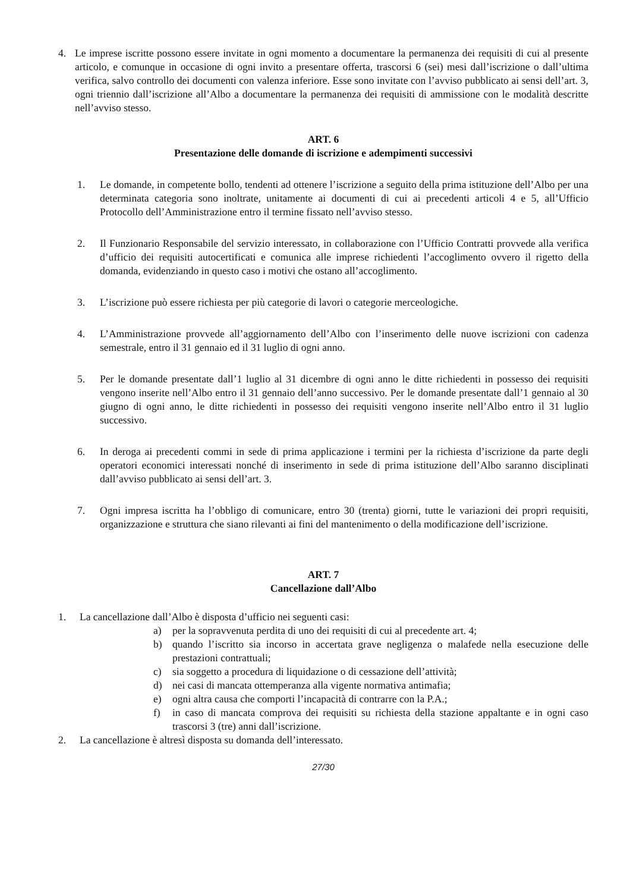4. Le imprese iscritte possono essere invitate in ogni momento a documentare la permanenza dei requisiti di cui al presente articolo, e comunque in occasione di ogni invito a presentare offerta, trascorsi 6 (sei) mesi dall’iscrizione o dall’ultima verifica, salvo controllo dei documenti con valenza inferiore. Esse sono invitate con l’avviso pubblicato ai sensi dell’art. 3, ogni triennio dall’iscrizione all’Albo a documentare la permanenza dei requisiti di ammissione con le modalità descritte nell’avviso stesso.
ART. 6
Presentazione delle domande di iscrizione e adempimenti successivi
1. Le domande, in competente bollo, tendenti ad ottenere l’iscrizione a seguito della prima istituzione dell’Albo per una determinata categoria sono inoltrate, unitamente ai documenti di cui ai precedenti articoli 4 e 5, all’Ufficio Protocollo dell’Amministrazione entro il termine fissato nell’avviso stesso.
2. Il Funzionario Responsabile del servizio interessato, in collaborazione con l’Ufficio Contratti provvede alla verifica d’ufficio dei requisiti autocertificati e comunica alle imprese richiedenti l’accoglimento ovvero il rigetto della domanda, evidenziando in questo caso i motivi che ostano all’accoglimento.
3. L’iscrizione può essere richiesta per più categorie di lavori o categorie merceologiche.
4. L’Amministrazione provvede all’aggiornamento dell’Albo con l’inserimento delle nuove iscrizioni con cadenza semestrale, entro il 31 gennaio ed il 31 luglio di ogni anno.
5. Per le domande presentate dall’1 luglio al 31 dicembre di ogni anno le ditte richiedenti in possesso dei requisiti vengono inserite nell’Albo entro il 31 gennaio dell’anno successivo. Per le domande presentate dall’1 gennaio al 30 giugno di ogni anno, le ditte richiedenti in possesso dei requisiti vengono inserite nell’Albo entro il 31 luglio successivo.
6. In deroga ai precedenti commi in sede di prima applicazione i termini per la richiesta d’iscrizione da parte degli operatori economici interessati nonché di inserimento in sede di prima istituzione dell’Albo saranno disciplinati dall’avviso pubblicato ai sensi dell’art. 3.
7. Ogni impresa iscritta ha l’obbligo di comunicare, entro 30 (trenta) giorni, tutte le variazioni dei propri requisiti, organizzazione e struttura che siano rilevanti ai fini del mantenimento o della modificazione dell’iscrizione.
ART. 7
Cancellazione dall’Albo
1. La cancellazione dall’Albo è disposta d’ufficio nei seguenti casi:
a) per la sopravvenuta perdita di uno dei requisiti di cui al precedente art. 4;
b) quando l’iscritto sia incorso in accertata grave negligenza o malafede nella esecuzione delle prestazioni contrattuali;
c) sia soggetto a procedura di liquidazione o di cessazione dell’attività;
d) nei casi di mancata ottemperanza alla vigente normativa antimafia;
e) ogni altra causa che comporti l’incapacità di contrarre con la P.A.;
f) in caso di mancata comprova dei requisiti su richiesta della stazione appaltante e in ogni caso trascorsi 3 (tre) anni dall’iscrizione.
2. La cancellazione è altresì disposta su domanda dell’interessato.
27/30